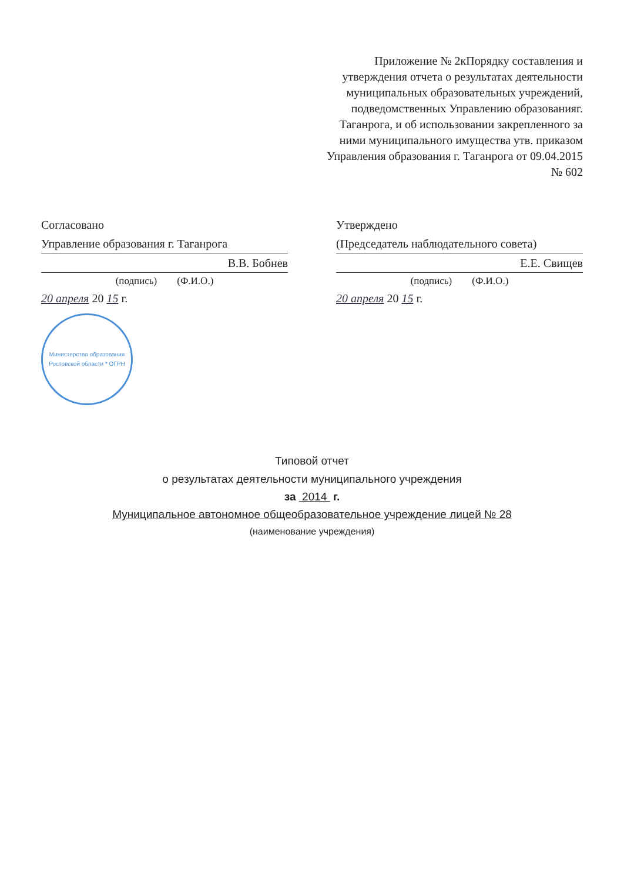Приложение № 2кПорядку составления и утверждения отчета о результатах деятельности муниципальных образовательных учреждений, подведомственных Управлению образованияг. Таганрога, и об использовании закрепленного за ними муниципального имущества утв. приказом Управления образования г. Таганрога от 09.04.2015 № 602
Согласовано
Управление образования г. Таганрога
В.В. Бобнев
(подпись) (Ф.И.О.)
20 апреля 20 15 г.
Министерство образования Ростовской области * ОГРН
Утверждено
(Председатель наблюдательного совета)
Е.Е. Свищев
(подпись) (Ф.И.О.)
20 апреля 20 15 г.
Типовой отчет
о результатах деятельности муниципального учреждения
за 2014 г.
Муниципальное автономное общеобразовательное учреждение лицей № 28
(наименование учреждения)